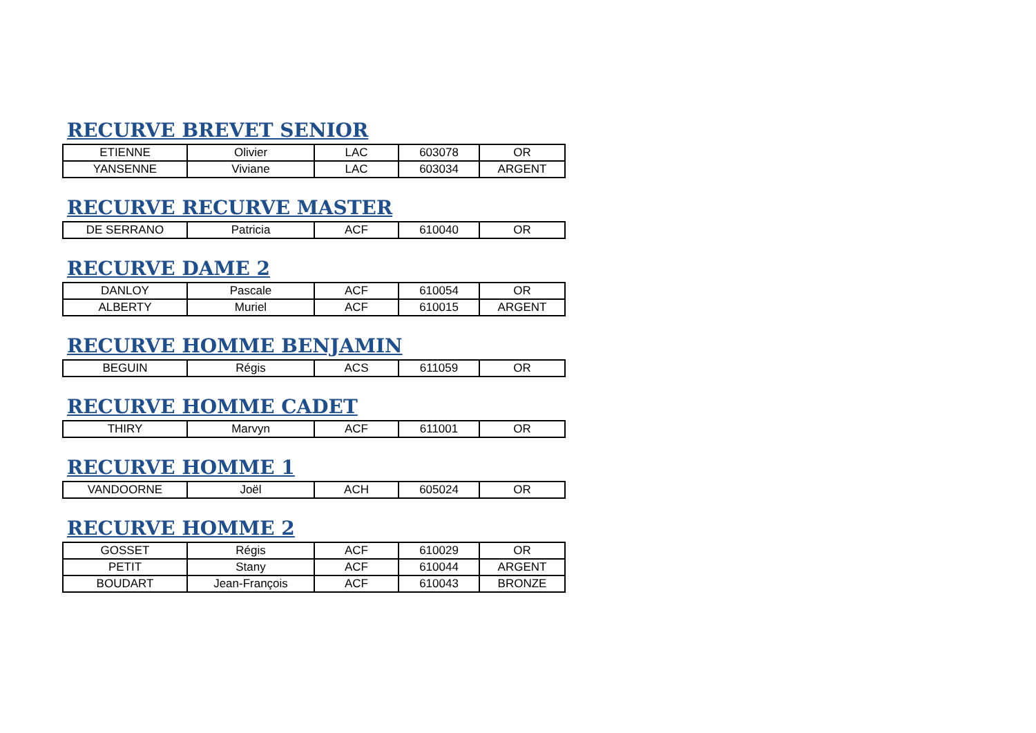RECURVE BREVET SENIOR
| ETIENNE | Olivier | LAC | 603078 | OR |
| YANSENNE | Viviane | LAC | 603034 | ARGENT |
RECURVE RECURVE MASTER
| DE SERRANO | Patricia | ACF | 610040 | OR |
RECURVE DAME 2
| DANLOY | Pascale | ACF | 610054 | OR |
| ALBERTY | Muriel | ACF | 610015 | ARGENT |
RECURVE HOMME BENJAMIN
| BEGUIN | Régis | ACS | 611059 | OR |
RECURVE HOMME CADET
| THIRY | Marvyn | ACF | 611001 | OR |
RECURVE HOMME 1
| VANDOORNE | Joël | ACH | 605024 | OR |
RECURVE HOMME 2
| GOSSET | Régis | ACF | 610029 | OR |
| PETIT | Stany | ACF | 610044 | ARGENT |
| BOUDART | Jean-François | ACF | 610043 | BRONZE |